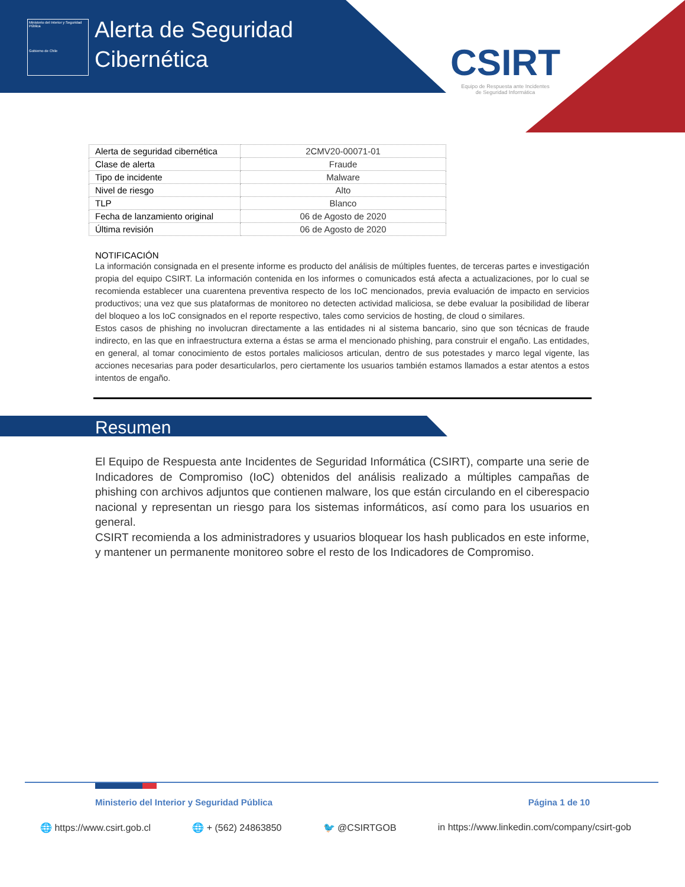Ministerio del Interior y Seguridad Pública
Gobierno de Chile
Alerta de Seguridad
Cibernética
CSIRT
Equipo de Respuesta ante Incidentes
de Seguridad Informática
| Alerta de seguridad cibernética | 2CMV20-00071-01 |
| Clase de alerta | Fraude |
| Tipo de incidente | Malware |
| Nivel de riesgo | Alto |
| TLP | Blanco |
| Fecha de lanzamiento original | 06 de Agosto de 2020 |
| Última revisión | 06 de Agosto de 2020 |
NOTIFICACIÓN
La información consignada en el presente informe es producto del análisis de múltiples fuentes, de terceras partes e investigación propia del equipo CSIRT. La información contenida en los informes o comunicados está afecta a actualizaciones, por lo cual se recomienda establecer una cuarentena preventiva respecto de los IoC mencionados, previa evaluación de impacto en servicios productivos; una vez que sus plataformas de monitoreo no detecten actividad maliciosa, se debe evaluar la posibilidad de liberar del bloqueo a los IoC consignados en el reporte respectivo, tales como servicios de hosting, de cloud o similares.
Estos casos de phishing no involucran directamente a las entidades ni al sistema bancario, sino que son técnicas de fraude indirecto, en las que en infraestructura externa a éstas se arma el mencionado phishing, para construir el engaño. Las entidades, en general, al tomar conocimiento de estos portales maliciosos articulan, dentro de sus potestades y marco legal vigente, las acciones necesarias para poder desarticularlos, pero ciertamente los usuarios también estamos llamados a estar atentos a estos intentos de engaño.
Resumen
El Equipo de Respuesta ante Incidentes de Seguridad Informática (CSIRT), comparte una serie de Indicadores de Compromiso (IoC) obtenidos del análisis realizado a múltiples campañas de phishing con archivos adjuntos que contienen malware, los que están circulando en el ciberespacio nacional y representan un riesgo para los sistemas informáticos, así como para los usuarios en general.
CSIRT recomienda a los administradores y usuarios bloquear los hash publicados en este informe, y mantener un permanente monitoreo sobre el resto de los Indicadores de Compromiso.
Ministerio del Interior y Seguridad Pública Página 1 de 10
🌐 https://www.csirt.gob.cl 🌐 + (562) 24863850 🐦 @CSIRTGOB in https://www.linkedin.com/company/csirt-gob